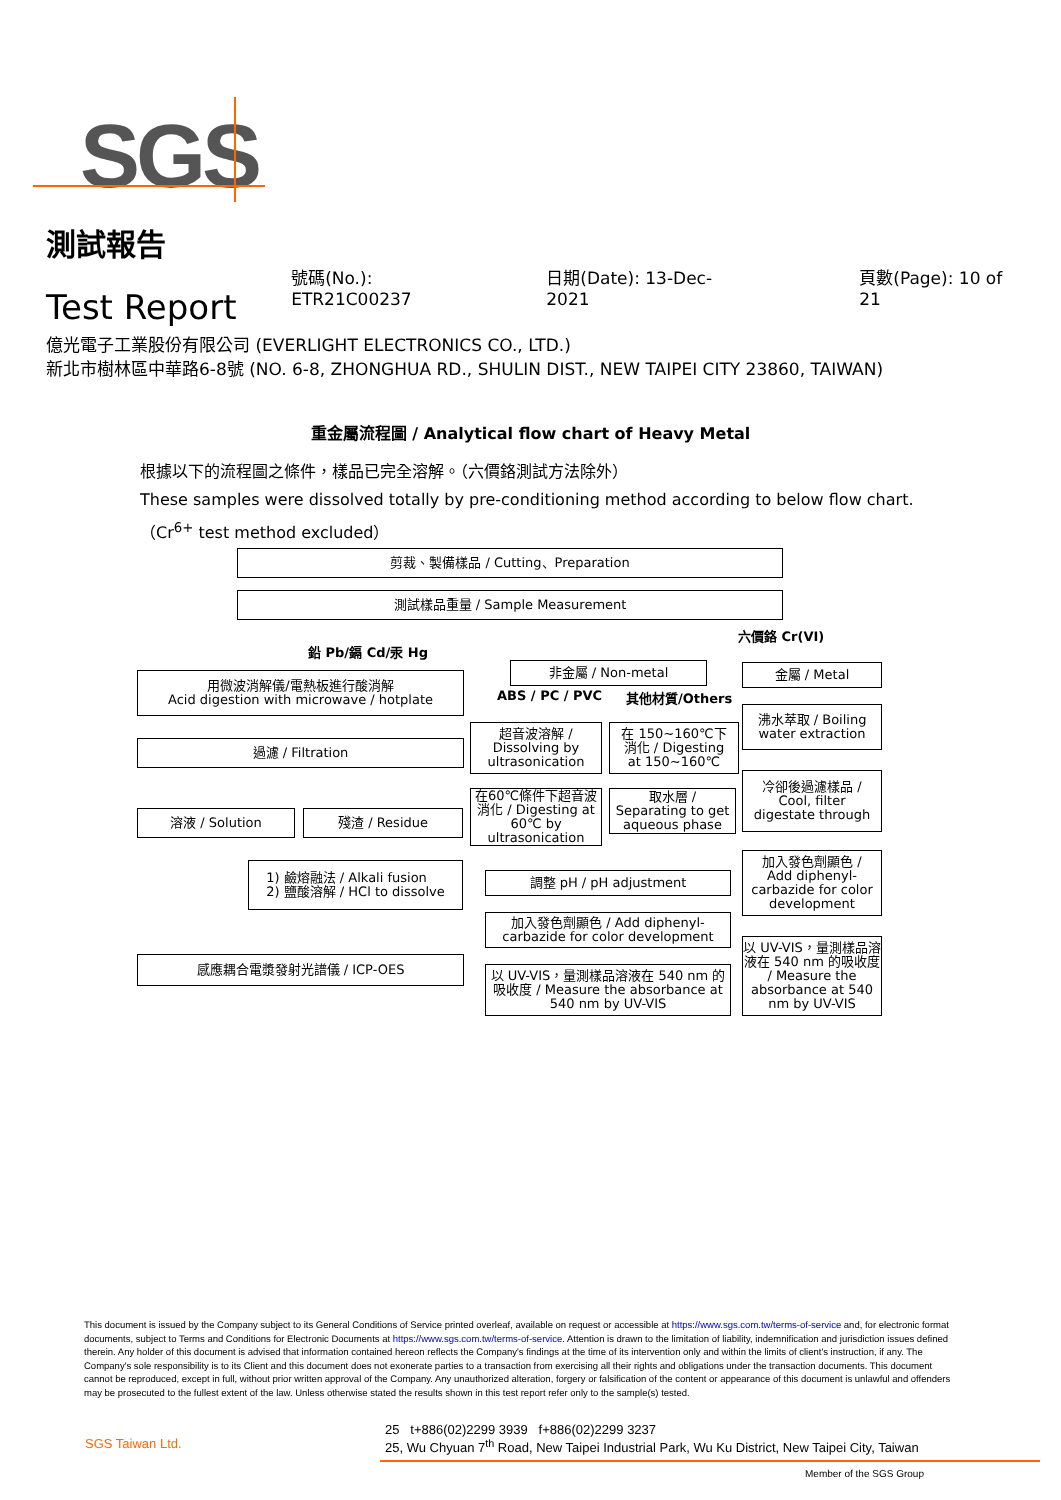SGS
測試報告
Test Report
號碼(No.): ETR21C00237
日期(Date): 13-Dec-2021
頁數(Page): 10 of 21
億光電子工業股份有限公司 (EVERLIGHT ELECTRONICS CO., LTD.)
新北市樹林區中華路6-8號 (NO. 6-8, ZHONGHUA RD., SHULIN DIST., NEW TAIPEI CITY 23860, TAIWAN)
重金屬流程圖 / Analytical flow chart of Heavy Metal
根據以下的流程圖之條件，樣品已完全溶解。（六價鉻測試方法除外）
These samples were dissolved totally by pre-conditioning method according to below flow chart.
（Cr<sup>6+</sup> test method excluded）
剪裁、製備樣品 / Cutting、Preparation
測試樣品重量 / Sample Measurement
鉛 Pb/鎘 Cd/汞 Hg
六價鉻 Cr(VI)
用微波消解儀/電熱板進行酸消解
Acid digestion with microwave / hotplate
非金屬 / Non-metal
ABS / PC / PVC 其他材質/Others
金屬 / Metal
過濾 / Filtration
超音波溶解 /
Dissolving by
ultrasonication
在 150~160℃下
消化 / Digesting
at 150~160℃
沸水萃取 / Boiling
water extraction
溶液 / Solution 殘渣 / Residue
在60℃條件下超音波消化 / Digesting at 60℃ by ultrasonication
取水層 /
Separating to get aqueous phase
冷卻後過濾樣品 /
Cool, filter
digestate through
1) 鹼熔融法 / Alkali fusion
2) 鹽酸溶解 / HCl to dissolve
調整 pH / pH adjustment
加入發色劑顯色 /
Add diphenyl-carbazide for color development
加入發色劑顯色 / Add diphenyl-carbazide for color development
感應耦合電漿發射光譜儀 / ICP-OES
以 UV-VIS，量測樣品溶液在 540 nm 的吸收度 / Measure the absorbance at 540 nm by UV-VIS
以 UV-VIS，量測樣品溶液在 540 nm 的吸收度 / Measure the absorbance at 540 nm by UV-VIS
This document is issued by the Company subject to its General Conditions of Service printed overleaf, available on request or accessible at https://www.sgs.com.tw/terms-of-service and, for electronic format documents, subject to Terms and Conditions for Electronic Documents at https://www.sgs.com.tw/terms-of-service. Attention is drawn to the limitation of liability, indemnification and jurisdiction issues defined therein. Any holder of this document is advised that information contained hereon reflects the Company's findings at the time of its intervention only and within the limits of client's instruction, if any. The Company's sole responsibility is to its Client and this document does not exonerate parties to a transaction from exercising all their rights and obligations under the transaction documents. This document cannot be reproduced, except in full, without prior written approval of the Company. Any unauthorized alteration, forgery or falsification of the content or appearance of this document is unlawful and offenders may be prosecuted to the fullest extent of the law. Unless otherwise stated the results shown in this test report refer only to the sample(s) tested.
SGS Taiwan Ltd.
25 t+886(02)2299 3939 f+886(02)2299 3237
25, Wu Chyuan 7<sup>th</sup> Road, New Taipei Industrial Park, Wu Ku District, New Taipei City, Taiwan
Member of the SGS Group